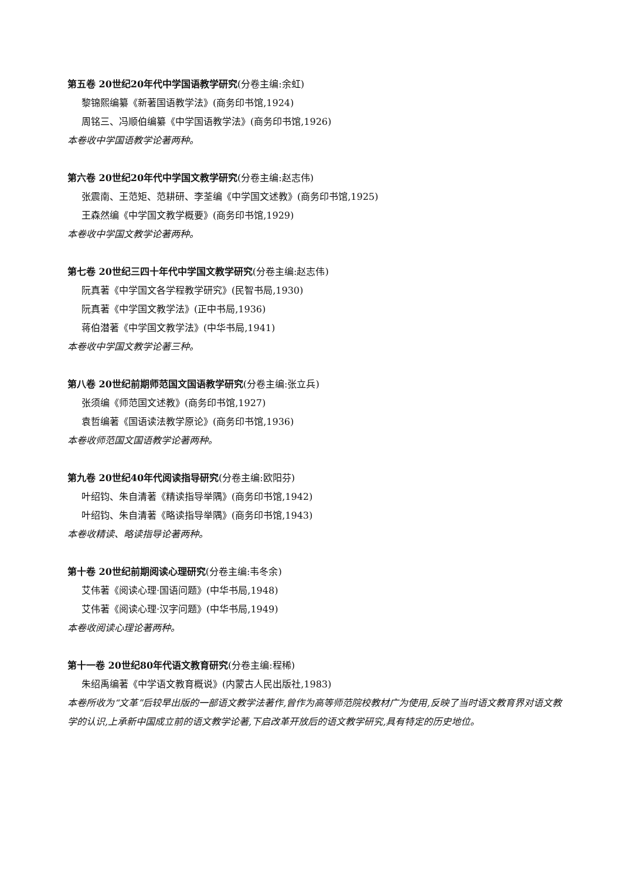第五卷 20世纪20年代中学国语教学研究(分卷主编:余虹)
黎锦熙编纂《新著国语教学法》(商务印书馆,1924)
周铭三、冯顺伯编纂《中学国语教学法》(商务印书馆,1926)
本卷收中学国语教学论著两种。
第六卷 20世纪20年代中学国文教学研究(分卷主编:赵志伟)
张震南、王范矩、范耕研、李荃编《中学国文述教》(商务印书馆,1925)
王森然编《中学国文教学概要》(商务印书馆,1929)
本卷收中学国文教学论著两种。
第七卷 20世纪三四十年代中学国文教学研究(分卷主编:赵志伟)
阮真著《中学国文各学程教学研究》(民智书局,1930)
阮真著《中学国文教学法》(正中书局,1936)
蒋伯潜著《中学国文教学法》(中华书局,1941)
本卷收中学国文教学论著三种。
第八卷 20世纪前期师范国文国语教学研究(分卷主编:张立兵)
张须编《师范国文述教》(商务印书馆,1927)
袁哲编著《国语读法教学原论》(商务印书馆,1936)
本卷收师范国文国语教学论著两种。
第九卷 20世纪40年代阅读指导研究(分卷主编:欧阳芬)
叶绍钧、朱自清著《精读指导举隅》(商务印书馆,1942)
叶绍钧、朱自清著《略读指导举隅》(商务印书馆,1943)
本卷收精读、略读指导论著两种。
第十卷 20世纪前期阅读心理研究(分卷主编:韦冬余)
艾伟著《阅读心理·国语问题》(中华书局,1948)
艾伟著《阅读心理·汉字问题》(中华书局,1949)
本卷收阅读心理论著两种。
第十一卷 20世纪80年代语文教育研究(分卷主编:程稀)
朱绍禹编著《中学语文教育概说》(内蒙古人民出版社,1983)
本卷所收为“文革”后较早出版的一部语文教学法著作,曾作为高等师范院校教材广为使用,反映了当时语文教育界对语文教学的认识,上承新中国成立前的语文教学论著,下启改革开放后的语文教学研究,具有特定的历史地位。